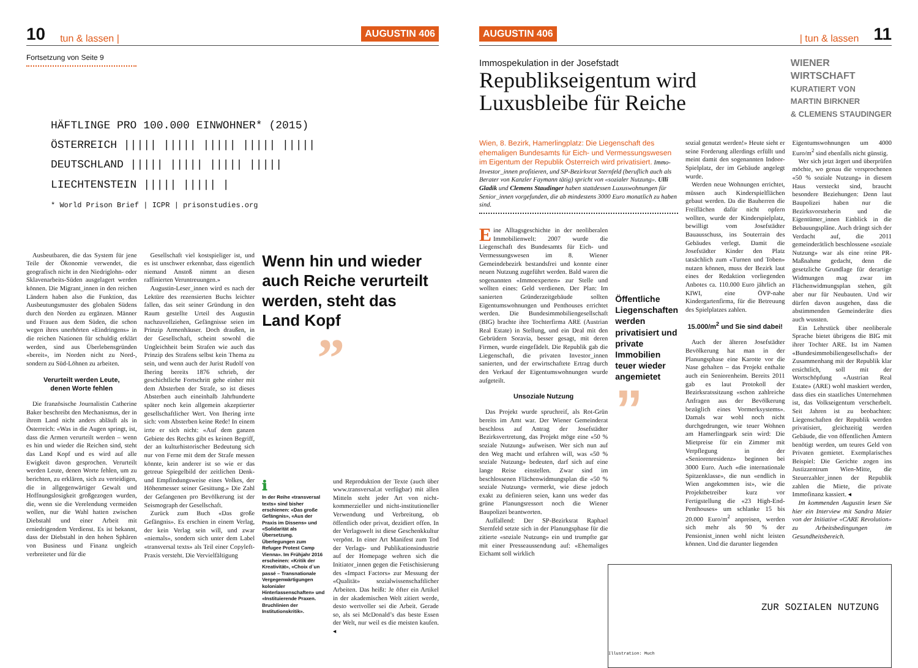10 tun & lassen | AUGUSTIN 406
Fortsetzung von Seite 9
HÄFTLINGE PRO 100.000 EINWOHNER* (2015)
ÖSTERREICH ||||| ||||| ||||| ||||| |||||
DEUTSCHLAND ||||| ||||| ||||| |||||
LIECHTENSTEIN ||||| ||||| |
* World Prison Brief | ICPR | prisonstudies.org
Ausbeutbaren, die das System für jene Teile der Ökonomie verwendet, die geografisch nicht in den Niedriglohn- oder Sklavenarbeits-Süden ausgelagert werden können. Die Migrant_innen in den reichen Ländern haben also die Funktion, das Ausbeutungsmuster des globalen Südens durch den Norden zu ergänzen. Männer und Frauen aus dem Süden, die schon wegen ihres unerhörten «Eindringens» in die reichen Nationen für schuldig erklärt werden, sind aus Überlebensgründen «bereit», im Norden nicht zu Nord-, sondern zu Süd-Löhnen zu arbeiten.
Verurteilt werden Leute,
denen Worte fehlen
Die französische Journalistin Catherine Baker beschreibt den Mechanismus, der in ihrem Land nicht anders abläuft als in Österreich: «Was in die Augen springt, ist, dass die Armen verurteilt werden – wenn es hin und wieder die Reichen sind, steht das Land Kopf und es wird auf alle Ewigkeit davon gesprochen. Verurteilt werden Leute, denen Worte fehlen, um zu berichten, zu erklären, sich zu verteidigen, die in allgegenwärtiger Gewalt und Hoffnungslosigkeit großgezogen wurden, die, wenn sie die Verelendung vermeiden wollen, nur die Wahl hatten zwischen Diebstahl und einer Arbeit mit erniedrigendem Verdienst. Es ist bekannt, dass der Diebstahl in den hohen Sphären von Business und Finanz ungleich verbreiteter und für die
Gesellschaft viel kostspieliger ist, und es ist unschwer erkennbar, dass eigentlich niemand Anstoß nimmt an diesen raffinierten Veruntreuungen.»
Augustin-Leser_innen wird es nach der Lektüre des rezensierten Buchs leichter fallen, das seit seiner Gründung in den Raum gestellte Urteil des Augustin nachzuvollziehen, Gefängnisse seien im Prinzip Armenhäuser. Doch draußen, in der Gesellschaft, scheint sowohl die Ungleichheit beim Strafen wie auch das Prinzip des Strafens selbst kein Thema zu sein, und wenn auch der Jurist Rudolf von Ihering bereits 1876 schrieb, der geschichtliche Fortschritt gehe einher mit dem Absterben der Strafe, so ist dieses Absterben auch eineinhalb Jahrhunderte später noch kein allgemein akzeptierter gesellschaftlicher Wert. Von Ihering irrte sich: vom Absterben keine Rede! In einem irrte er sich nicht: «Auf dem ganzen Gebiete des Rechts gibt es keinen Begriff, der an kulturhistorischer Bedeutung sich nur von Ferne mit dem der Strafe messen könnte, kein anderer ist so wie er das getreue Spiegelbild der zeitlichen Denk- und Empfindungsweise eines Volkes, der Höhenmesser seiner Gesittung.» Die Zahl der Gefangenen pro Bevölkerung ist der Seismograph der Gesellschaft.
Zurück zum Buch «Das große Gefängnis». Es erschien in einem Verlag, der kein Verlag sein will, und zwar «niemals», sondern sich unter dem Label «transversal texts» als Teil einer Copyleft-Praxis versteht. Die Vervielfältigung
Wenn hin und wieder auch Reiche verurteilt werden, steht das Land Kopf
”
ℹ
In der Reihe «transversal texts» sind bisher erschienen: «Das große Gefängnis», «Aus der Praxis im Dissens» und «Solidarität als Übersetzung. Überlegungen zum Refugee Protest Camp Vienna». Im Frühjahr 2016 erscheinen: «Kritik der Kreativität», «Choix d`un passé – Transnationale Vergegenwärtigungen kolonialer Hinterlassenschaften» und «Instituierende Praxen. Bruchlinien der Institutionskritik».
und Reproduktion der Texte (auch über www.transversal.at verfügbar) mit allen Mitteln steht jeder Art von nicht-kommerzieller und nicht-institutioneller Verwendung und Verbreitung, ob öffentlich oder privat, dezidiert offen. In der Verlagswelt ist diese Geschenkkultur verpönt. In einer Art Manifest zum Tod der Verlags- und Publikationsindustrie auf der Homepage wehren sich die Initiator_innen gegen die Fetischisierung des «Impact Factors» zur Messung der «Qualität» sozialwissenschaftlicher Arbeiten. Das heißt: Je öfter ein Artikel in der akademischen Welt zitiert werde, desto wertvoller sei die Arbeit. Gerade so, als sei McDonald’s das beste Essen der Welt, nur weil es die meisten kaufen. ◂
AUGUSTIN 406 | tun & lassen 11
Immospekulation in der Josefstadt
Republikseigentum wird Luxusbleibe für Reiche
WIENER
WIRTSCHAFT
KURATIERT VON
MARTIN BIRKNER
& CLEMENS STAUDINGER
Wien, 8. Bezirk, Hamerlingplatz: Die Liegenschaft des ehemaligen Bundesamts für Eich- und Vermessungswesen im Eigentum der Republik Österreich wird privatisiert. Immo-Investor_innen profitieren, und SP-Bezirksrat Sternfeld (beruflich auch als Berater von Kanzler Faymann tätig) spricht von «sozialer Nutzung». Ulli Gladik und Clemens Staudinger haben stattdessen Luxuswohnungen für Senior_innen vorgefunden, die ab mindestens 3000 Euro monatlich zu haben sind.
Eine Alltagsgeschichte in der neoliberalen Immobilienwelt: 2007 wurde die Liegenschaft des Bundesamts für Eich- und Vermessungswesen im 8. Wiener Gemeindebezirk bestandsfrei und konnte einer neuen Nutzung zugeführt werden. Bald waren die sogenannten «Immoexperten» zur Stelle und wollten eines: Geld verdienen. Der Plan: Im sanierten Gründerzeitgebäude sollten Eigentumswohnungen und Penthouses errichtet werden. Die Bundesimmobiliengesellschaft (BIG) brachte ihre Tochterfirma ARE (Austrian Real Estate) in Stellung, und ein Deal mit den Gebrüdern Soravia, besser gesagt, mit deren Firmen, wurde eingefädelt. Die Republik gab die Liegenschaft, die privaten Investor_innen sanierten, und der erwirtschaftete Ertrag durch den Verkauf der Eigentumswohnungen wurde aufgeteilt.
Unsoziale Nutzung
Das Projekt wurde spruchreif, als Rot-Grün bereits im Amt war. Der Wiener Gemeinderat beschloss auf Antrag der Josefstädter Bezirksvertretung, das Projekt möge eine «50 % soziale Nutzung» aufweisen. Wer sich nun auf den Weg macht und erfahren will, was «50 % soziale Nutzung» bedeuten, darf sich auf eine lange Reise einstellen. Zwar sind im beschlossenen Flächenwidmungsplan die «50 % soziale Nutzung» vermerkt, wie diese jedoch exakt zu definieren seien, kann uns weder das grüne Planungsressort noch die Wiener Baupolizei beantworten.
Auffallend: Der SP-Bezirksrat Raphael Sternfeld setzte sich in der Planungsphase für die zitierte «soziale Nutzung» ein und trumpfte gar mit einer Presseaussendung auf: «Ehemaliges Eichamt soll wirklich
Öffentliche Liegenschaften werden privatisiert und private Immobilien teuer wieder angemietet
”
sozial genutzt werden!» Heute sieht er seine Forderung allerdings erfüllt und meint damit den sogenannten Indoor-Spielplatz, der im Gebäude angelegt wurde.
Werden neue Wohnungen errichtet, müssen auch Kinderspielflächen gebaut werden. Da die Bauherren die Freiflächen dafür nicht opfern wollten, wurde der Kinderspielplatz, bewilligt vom Josefstädter Bauausschuss, ins Souterrain des Gebäudes verlegt. Damit die Josefstädter Kinder den Platz tatsächlich zum «Turnen und Toben» nutzen können, muss der Bezirk laut eines der Redaktion vorliegenden Anbotes ca. 110.000 Euro jährlich an KIWI, eine ÖVP-nahe Kindergartenfirma, für die Betreuung des Spielplatzes zahlen.
15.000/m<sup>2</sup> und Sie sind dabei!
Auch der älteren Josefstädter Bevölkerung hat man in der Planungsphase eine Karotte vor die Nase gehalten – das Projekt enthalte auch ein Seniorenheim. Bereits 2011 gab es laut Protokoll der Bezirksratssitzung «schon zahlreiche Anfragen aus der Bevölkerung bezüglich eines Vormerksystems». Damals war wohl noch nicht durchgedrungen, wie teuer Wohnen am Hamerlingpark sein wird: Die Mietpreise für ein Zimmer mit Verpflegung in der «Seniorenresidenz» beginnen bei 3000 Euro. Auch «die internationale Spitzenklasse», die nun «endlich in Wien angekommen ist», wie die Projektbetreiber kurz vor Fertigstellung die «23 High-End-Penthouses» um schlanke 15 bis 20.000 Euro/m<sup>2</sup> anpreisen, werden sich mehr als 90 % der Pensionist_innen wohl nicht leisten können. Und die darunter liegenden
Eigentumswohnungen um 4000 Euro/m<sup>2</sup> sind ebenfalls nicht günstig.
Wer sich jetzt ärgert und überprüfen möchte, wo genau die versprochenen «50 % soziale Nutzung» in diesem Haus versteckt sind, braucht besondere Beziehungen: Denn laut Baupolizei haben nur die Bezirksvorsteherin und die Eigentümer_innen Einblick in die Bebauungspläne. Auch drängt sich der Verdacht auf, die 2011 gemeinderätlich beschlossene «soziale Nutzung» war als eine reine PR-Maßnahme gedacht, denn die gesetzliche Grundlage für derartige Widmungen mag zwar im Flächenwidmungsplan stehen, gilt aber nur für Neubauten. Und wir dürfen davon ausgehen, dass die abstimmenden Gemeinderäte dies auch wussten.
Ein Lehrstück über neoliberale Sprache bietet übrigens die BIG mit ihrer Tochter ARE. Ist im Namen «Bundesimmobiliengesellschaft» der Zusammenhang mit der Republik klar ersichtlich, soll mit der Wortschöpfung «Austrian Real Estate» (ARE) wohl maskiert werden, dass dies ein staatliches Unternehmen ist, das Volkseigentum verscherbelt. Seit Jahren ist zu beobachten: Liegenschaften der Republik werden privatisiert, gleichzeitig werden Gebäude, die von öffentlichen Ämtern benötigt werden, um teures Geld von Privaten gemietet. Exemplarisches Beispiel: Die Gerichte zogen ins Justizzentrum Wien-Mitte, die Steuerzahler_innen der Republik zahlen die Miete, die private Immofinanz kassiert. ◂
Im kommenden Augustin lesen Sie hier ein Interview mit Sandra Maier von der Initiative «CARE Revolution» zu Arbeitsbedingungen im Gesundheitsbereich.
ZUR SOZIALEN NUTZUNG
Illustration: Much